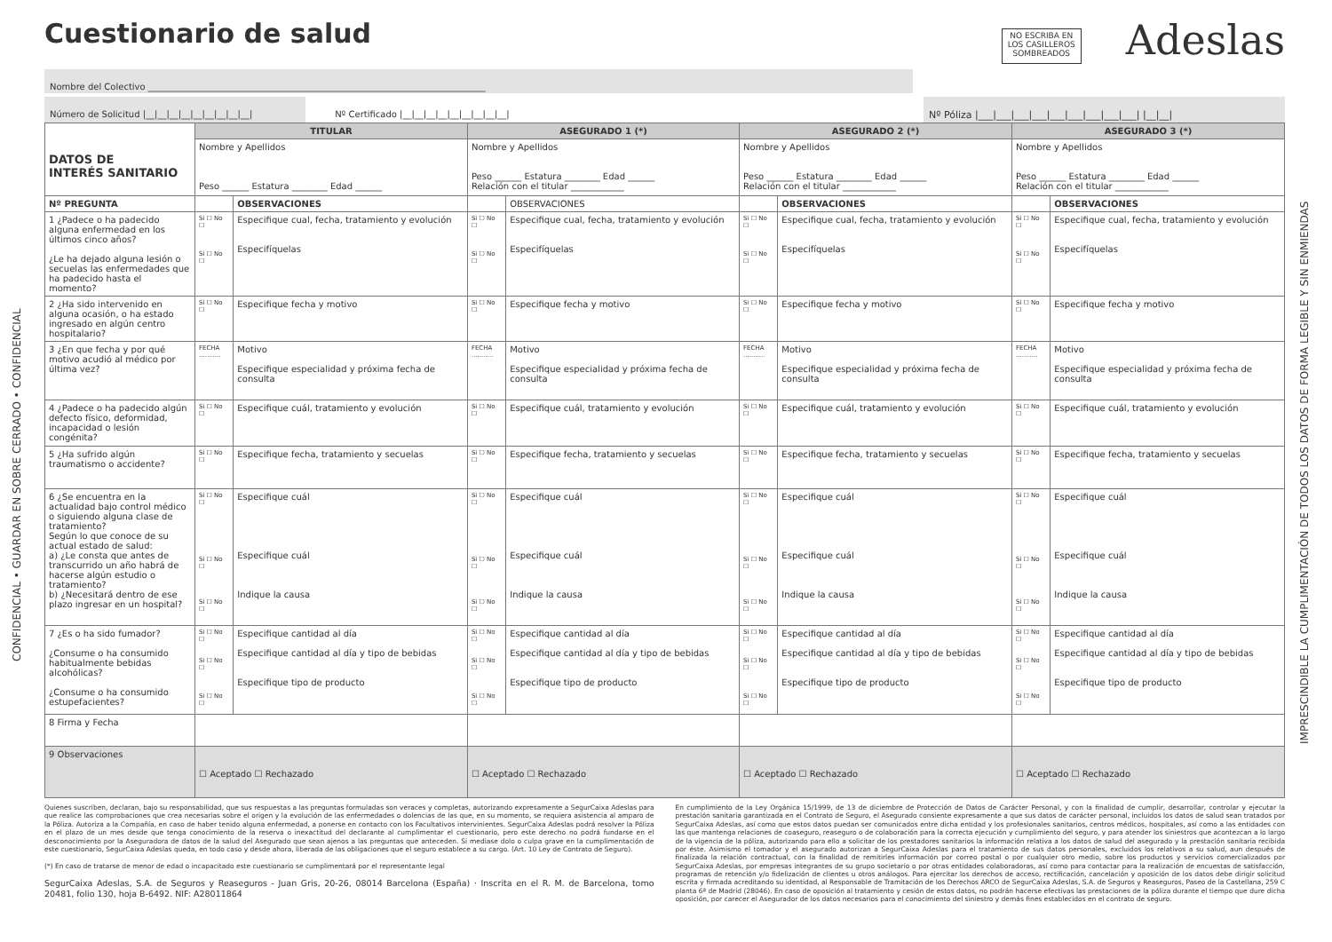CONFIDENCIAL • GUARDAR EN SOBRE CERRADO • CONFIDENCIAL
IMPRESCINDIBLE LA CUMPLIMENTACIÓN DE TODOS LOS DATOS DE FORMA LEGIBLE Y SIN ENMIENDAS
Cuestionario de salud
NO ESCRIBA EN
LOS CASILLEROS
SOMBREADOS
Adeslas
Nombre del Colectivo ____________________________________________________________________________
Número de Solicitud |__|__|__|__|__|__|__|__|__|
Nº Certificado |__|__|__|__|__|__|__|__|__|
Nº Póliza |___|___|___|___|___|___|___|___|___| |__|__|
| DATOS DE INTERÉS SANITARIO | TITULAR | | ASEGURADO 1 (*) | | ASEGURADO 2 (*) | | ASEGURADO 3 (*) | |
| | Nombre y Apellidos Peso ______ Estatura ________ Edad ______ | | Nombre y Apellidos Peso ______ Estatura ________ Edad ______ Relación con el titular ____________ | | Nombre y Apellidos Peso ______ Estatura ________ Edad ______ Relación con el titular ____________ | | Nombre y Apellidos Peso ______ Estatura ________ Edad ______ Relación con el titular ____________ | |
| Nº PREGUNTA | | OBSERVACIONES | | OBSERVACIONES | | OBSERVACIONES | | OBSERVACIONES |
| 1 ¿Padece o ha padecido alguna enfermedad en los últimos cinco años? ¿Le ha dejado alguna lesión o secuelas las enfermedades que ha padecido hasta el momento? | Si ☐ No ☐ Si ☐ No ☐ | Especifique cual, fecha, tratamiento y evolución Especifíquelas | Si ☐ No ☐ Si ☐ No ☐ | Especifique cual, fecha, tratamiento y evolución Especifíquelas | Si ☐ No ☐ Si ☐ No ☐ | Especifique cual, fecha, tratamiento y evolución Especifíquelas | Si ☐ No ☐ Si ☐ No ☐ | Especifique cual, fecha, tratamiento y evolución Especifíquelas |
| 2 ¿Ha sido intervenido en alguna ocasión, o ha estado ingresado en algún centro hospitalario? | Si ☐ No ☐ | Especifique fecha y motivo | Si ☐ No ☐ | Especifique fecha y motivo | Si ☐ No ☐ | Especifique fecha y motivo | Si ☐ No ☐ | Especifique fecha y motivo |
| 3 ¿En que fecha y por qué motivo acudió al médico por última vez? | FECHA ........... | Motivo Especifique especialidad y próxima fecha de consulta | FECHA ........... | Motivo Especifique especialidad y próxima fecha de consulta | FECHA ........... | Motivo Especifique especialidad y próxima fecha de consulta | FECHA ........... | Motivo Especifique especialidad y próxima fecha de consulta |
| 4 ¿Padece o ha padecido algún defecto físico, deformidad, incapacidad o lesión congénita? | Si ☐ No ☐ | Especifique cuál, tratamiento y evolución | Si ☐ No ☐ | Especifique cuál, tratamiento y evolución | Si ☐ No ☐ | Especifique cuál, tratamiento y evolución | Si ☐ No ☐ | Especifique cuál, tratamiento y evolución |
| 5 ¿Ha sufrido algún traumatismo o accidente? | Si ☐ No ☐ | Especifique fecha, tratamiento y secuelas | Si ☐ No ☐ | Especifique fecha, tratamiento y secuelas | Si ☐ No ☐ | Especifique fecha, tratamiento y secuelas | Si ☐ No ☐ | Especifique fecha, tratamiento y secuelas |
| 6 ¿Se encuentra en la actualidad bajo control médico o siguiendo alguna clase de tratamiento? Según lo que conoce de su actual estado de salud: a) ¿Le consta que antes de transcurrido un año habrá de hacerse algún estudio o tratamiento? b) ¿Necesitará dentro de ese plazo ingresar en un hospital? | Si ☐ No ☐ Si ☐ No ☐ Si ☐ No ☐ | Especifique cuál Especifique cuál Indique la causa | Si ☐ No ☐ Si ☐ No ☐ Si ☐ No ☐ | Especifique cuál Especifique cuál Indique la causa | Si ☐ No ☐ Si ☐ No ☐ Si ☐ No ☐ | Especifique cuál Especifique cuál Indique la causa | Si ☐ No ☐ Si ☐ No ☐ Si ☐ No ☐ | Especifique cuál Especifique cuál Indique la causa |
| 7 ¿Es o ha sido fumador? ¿Consume o ha consumido habitualmente bebidas alcohólicas? ¿Consume o ha consumido estupefacientes? | Si ☐ No ☐ Si ☐ No ☐ Si ☐ No ☐ | Especifique cantidad al día Especifique cantidad al día y tipo de bebidas Especifique tipo de producto | Si ☐ No ☐ Si ☐ No ☐ Si ☐ No ☐ | Especifique cantidad al día Especifique cantidad al día y tipo de bebidas Especifique tipo de producto | Si ☐ No ☐ Si ☐ No ☐ Si ☐ No ☐ | Especifique cantidad al día Especifique cantidad al día y tipo de bebidas Especifique tipo de producto | Si ☐ No ☐ Si ☐ No ☐ Si ☐ No ☐ | Especifique cantidad al día Especifique cantidad al día y tipo de bebidas Especifique tipo de producto |
| 8 Firma y Fecha | | | | | | | | |
| 9 Observaciones | ☐ Aceptado ☐ Rechazado | | ☐ Aceptado ☐ Rechazado | | ☐ Aceptado ☐ Rechazado | | ☐ Aceptado ☐ Rechazado | |
Quienes suscriben, declaran, bajo su responsabilidad, que sus respuestas a las preguntas formuladas son veraces y completas, autorizando expresamente a SegurCaixa Adeslas para que realice las comprobaciones que crea necesarias sobre el origen y la evolución de las enfermedades o dolencias de las que, en su momento, se requiera asistencia al amparo de la Póliza. Autoriza a la Compañía, en caso de haber tenido alguna enfermedad, a ponerse en contacto con los Facultativos intervinientes. SegurCaixa Adeslas podrá resolver la Póliza en el plazo de un mes desde que tenga conocimiento de la reserva o inexactitud del declarante al cumplimentar el cuestionario, pero este derecho no podrá fundarse en el desconocimiento por la Aseguradora de datos de la salud del Asegurado que sean ajenos a las preguntas que anteceden. Si mediase dolo o culpa grave en la cumplimentación de este cuestionario, SegurCaixa Adeslas queda, en todo caso y desde ahora, liberada de las obligaciones que el seguro establece a su cargo. (Art. 10 Ley de Contrato de Seguro).
(*) En caso de tratarse de menor de edad o incapacitado este cuestionario se cumplimentará por el representante legal
SegurCaixa Adeslas, S.A. de Seguros y Reaseguros - Juan Gris, 20-26, 08014 Barcelona (España) · Inscrita en el R. M. de Barcelona, tomo 20481, folio 130, hoja B-6492. NIF: A28011864
En cumplimiento de la Ley Orgánica 15/1999, de 13 de diciembre de Protección de Datos de Carácter Personal, y con la finalidad de cumplir, desarrollar, controlar y ejecutar la prestación sanitaria garantizada en el Contrato de Seguro, el Asegurado consiente expresamente a que sus datos de carácter personal, incluidos los datos de salud sean tratados por SegurCaixa Adeslas, así como que estos datos puedan ser comunicados entre dicha entidad y los profesionales sanitarios, centros médicos, hospitales, así como a las entidades con las que mantenga relaciones de coaseguro, reaseguro o de colaboración para la correcta ejecución y cumplimiento del seguro, y para atender los siniestros que acontezcan a lo largo de la vigencia de la póliza, autorizando para ello a solicitar de los prestadores sanitarios la información relativa a los datos de salud del asegurado y la prestación sanitaria recibida por éste. Asimismo el tomador y el asegurado autorizan a SegurCaixa Adeslas para el tratamiento de sus datos personales, excluidos los relativos a su salud, aun después de finalizada la relación contractual, con la finalidad de remitirles información por correo postal o por cualquier otro medio, sobre los productos y servicios comercializados por SegurCaixa Adeslas, por empresas integrantes de su grupo societario o por otras entidades colaboradoras, así como para contactar para la realización de encuestas de satisfacción, programas de retención y/o fidelización de clientes u otros análogos. Para ejercitar los derechos de acceso, rectificación, cancelación y oposición de los datos debe dirigir solicitud escrita y firmada acreditando su identidad, al Responsable de Tramitación de los Derechos ARCO de SegurCaixa Adeslas, S.A. de Seguros y Reaseguros, Paseo de la Castellana, 259 C planta 6ª de Madrid (28046). En caso de oposición al tratamiento y cesión de estos datos, no podrán hacerse efectivas las prestaciones de la póliza durante el tiempo que dure dicha oposición, por carecer el Asegurador de los datos necesarios para el conocimiento del siniestro y demás fines establecidos en el contrato de seguro.